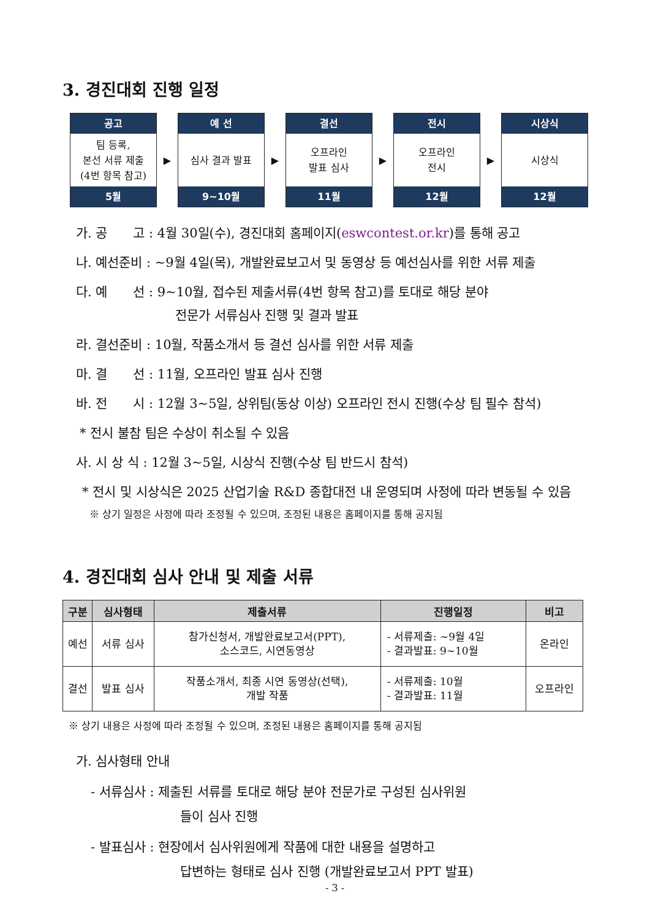3. 경진대회 진행 일정
공고
팀 등록,
본선 서류 제출
(4번 항목 참고)
5월
▶
예 선
심사 결과 발표
9~10월
▶
결선
오프라인
발표 심사
11월
▶
전시
오프라인
전시
12월
▶
시상식
시상식
12월
가. 공　　고 : 4월 30일(수), 경진대회 홈페이지(eswcontest.or.kr)를 통해 공고
나. 예선준비 : ~9월 4일(목), 개발완료보고서 및 동영상 등 예선심사를 위한 서류 제출
다. 예　　선 : 9~10월, 접수된 제출서류(4번 항목 참고)를 토대로 해당 분야
전문가 서류심사 진행 및 결과 발표
라. 결선준비 : 10월, 작품소개서 등 결선 심사를 위한 서류 제출
마. 결　　선 : 11월, 오프라인 발표 심사 진행
바. 전　　시 : 12월 3~5일, 상위팀(동상 이상) 오프라인 전시 진행(수상 팀 필수 참석)
* 전시 불참 팀은 수상이 취소될 수 있음
사. 시 상 식 : 12월 3~5일, 시상식 진행(수상 팀 반드시 참석)
* 전시 및 시상식은 2025 산업기술 R&D 종합대전 내 운영되며 사정에 따라 변동될 수 있음
※ 상기 일정은 사정에 따라 조정될 수 있으며, 조정된 내용은 홈페이지를 통해 공지됨
4. 경진대회 심사 안내 및 제출 서류
| 구분 | 심사형태 | 제출서류 | 진행일정 | 비고 |
| --- | --- | --- | --- | --- |
| 예선 | 서류 심사 | 참가신청서, 개발완료보고서(PPT), 소스코드, 시연동영상 | - 서류제출: ~9월 4일 - 결과발표: 9~10월 | 온라인 |
| 결선 | 발표 심사 | 작품소개서, 최종 시연 동영상(선택), 개발 작품 | - 서류제출: 10월 - 결과발표: 11월 | 오프라인 |
※ 상기 내용은 사정에 따라 조정될 수 있으며, 조정된 내용은 홈페이지를 통해 공지됨
가. 심사형태 안내
- 서류심사 : 제출된 서류를 토대로 해당 분야 전문가로 구성된 심사위원
들이 심사 진행
- 발표심사 : 현장에서 심사위원에게 작품에 대한 내용을 설명하고
답변하는 형태로 심사 진행 (개발완료보고서 PPT 발표)
- 3 -